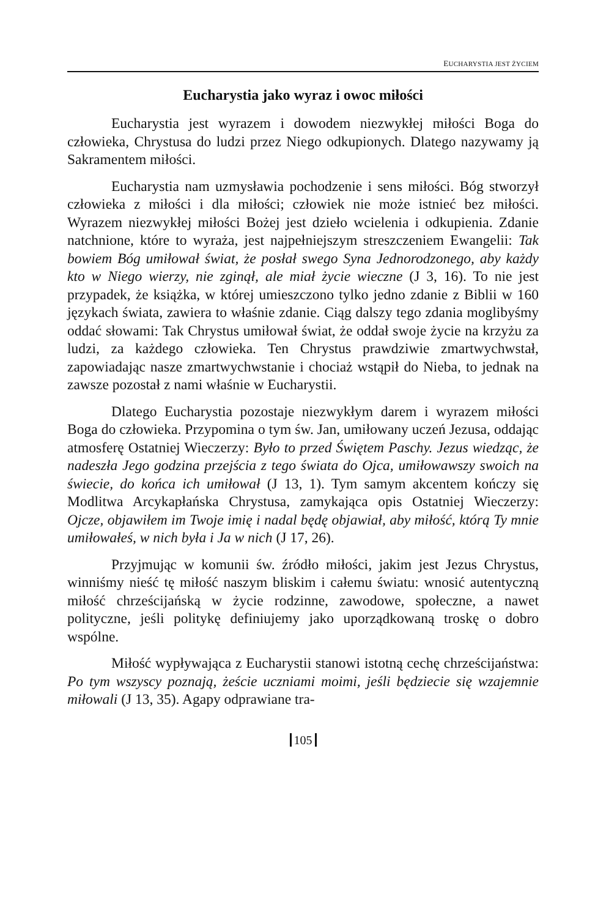EUCHARYSTIA JEST ŻYCIEM
Eucharystia jako wyraz i owoc miłości
Eucharystia jest wyrazem i dowodem niezwykłej miłości Boga do człowieka, Chrystusa do ludzi przez Niego odkupionych. Dlatego nazywamy ją Sakramentem miłości.
Eucharystia nam uzmysławia pochodzenie i sens miłości. Bóg stworzył człowieka z miłości i dla miłości; człowiek nie może istnieć bez miłości. Wyrazem niezwykłej miłości Bożej jest dzieło wcielenia i odkupienia. Zdanie natchnione, które to wyraża, jest najpełniejszym streszczeniem Ewangelii: Tak bowiem Bóg umiłował świat, że posłał swego Syna Jednorodzonego, aby każdy kto w Niego wierzy, nie zginął, ale miał życie wieczne (J 3, 16). To nie jest przypadek, że książka, w której umieszczono tylko jedno zdanie z Biblii w 160 językach świata, zawiera to właśnie zdanie. Ciąg dalszy tego zdania moglibyśmy oddać słowami: Tak Chrystus umiłował świat, że oddał swoje życie na krzyżu za ludzi, za każdego człowieka. Ten Chrystus prawdziwie zmartwychwstał, zapowiadając nasze zmartwychwstanie i chociaż wstąpił do Nieba, to jednak na zawsze pozostał z nami właśnie w Eucharystii.
Dlatego Eucharystia pozostaje niezwykłym darem i wyrazem miłości Boga do człowieka. Przypomina o tym św. Jan, umiłowany uczeń Jezusa, oddając atmosferę Ostatniej Wieczerzy: Było to przed Świętem Paschy. Jezus wiedząc, że nadeszła Jego godzina przejścia z tego świata do Ojca, umiłowawszy swoich na świecie, do końca ich umiłował (J 13, 1). Tym samym akcentem kończy się Modlitwa Arcykapłańska Chrystusa, zamykająca opis Ostatniej Wieczerzy: Ojcze, objawiłem im Twoje imię i nadal będę objawiał, aby miłość, którą Ty mnie umiłowałeś, w nich była i Ja w nich (J 17, 26).
Przyjmując w komunii św. źródło miłości, jakim jest Jezus Chrystus, winniśmy nieść tę miłość naszym bliskim i całemu światu: wnosić autentyczną miłość chrześcijańską w życie rodzinne, zawodowe, społeczne, a nawet polityczne, jeśli politykę definiujemy jako uporządkowaną troskę o dobro wspólne.
Miłość wypływająca z Eucharystii stanowi istotną cechę chrześcijaństwa: Po tym wszyscy poznają, żeście uczniami moimi, jeśli będziecie się wzajemnie miłowali (J 13, 35). Agapy odprawiane tra-
105